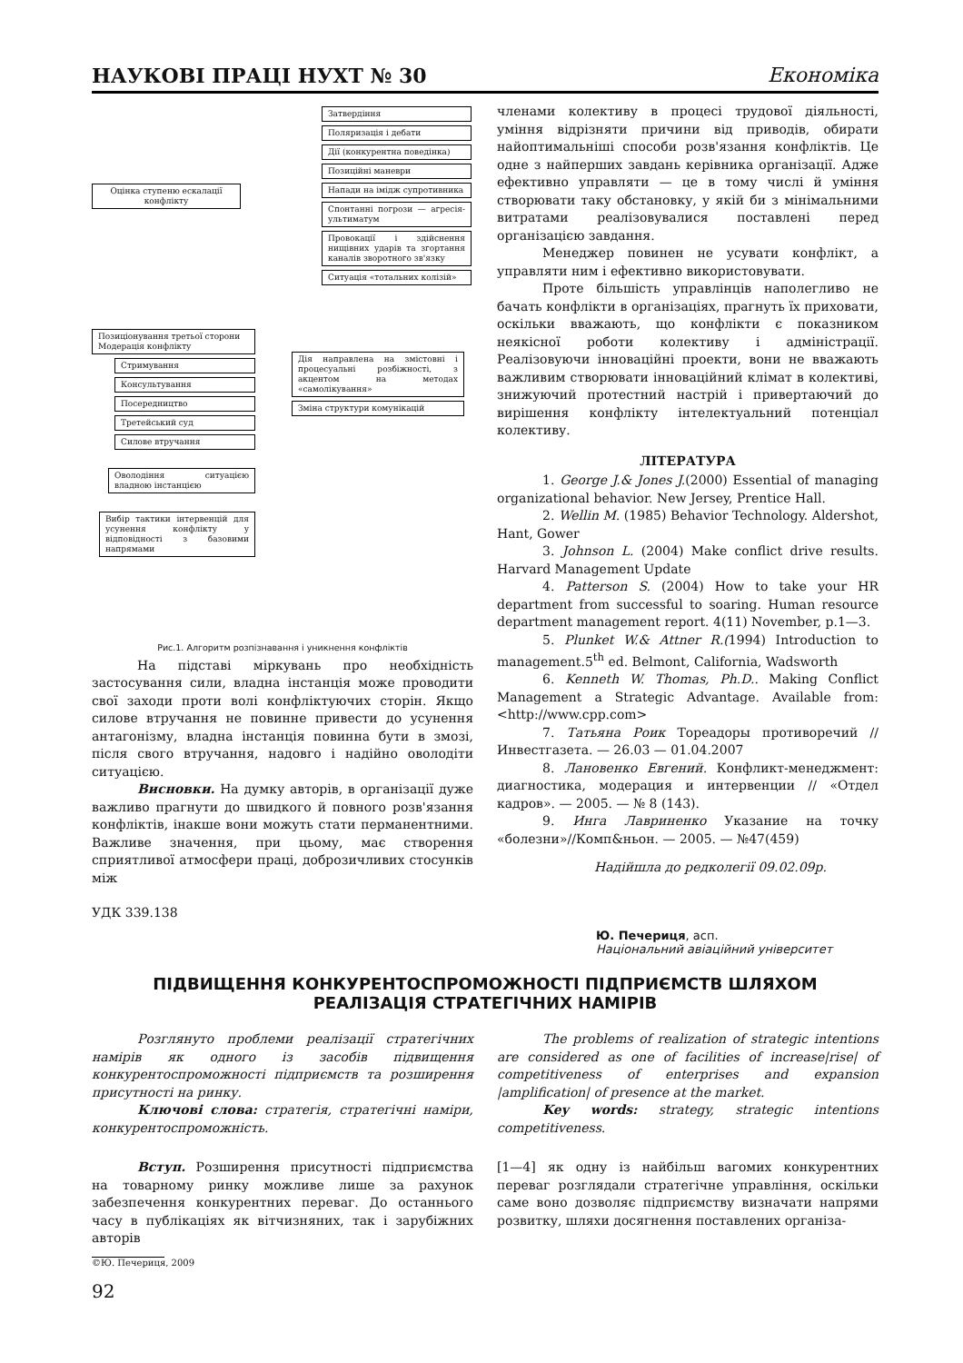НАУКОВІ ПРАЦІ НУХТ № 30 Економіка
Затвердіння
Поляризація і дебати
Дії (конкурентна поведінка)
Позиційні маневри
Напади на імідж супротивника
Спонтанні погрози — агресія-ультиматум
Провокації і здійснення нищівних ударів та згортання каналів зворотного зв'язку
Ситуація «тотальних колізій»
Оцінка ступеню ескалації конфлікту
Позиціонування третьої сторони
Модерація конфлікту
Стримування
Консультування
Посередництво
Третейський суд
Силове втручання
Оволодіння ситуацією владною інстанцією
Вибір тактики інтервенцій для усунення конфлікту у відповідності з базовими напрямами
Дія направлена на змістовні і процесуальні розбіжності, з акцентом на методах «самолікування»
Зміна структури комунікацій
Рис.1. Алгоритм розпізнавання і уникнення конфліктів
На підставі міркувань про необхідність застосування сили, владна інстанція може проводити свої заходи проти волі конфліктуючих сторін. Якщо силове втручання не повинне привести до усунення антагонізму, владна інстанція повинна бути в змозі, після свого втручання, надовго і надійно оволодіти ситуацією.
Висновки. На думку авторів, в організації дуже важливо прагнути до швидкого й повного розв'язання конфліктів, інакше вони можуть стати перманентними. Важливе значення, при цьому, має створення сприятливої атмосфери праці, доброзичливих стосунків між
членами колективу в процесі трудової діяльності, уміння відрізняти причини від приводів, обирати найоптимальніші способи розв'язання конфліктів. Це одне з найперших завдань керівника організації. Адже ефективно управляти — це в тому числі й уміння створювати таку обстановку, у якій би з мінімальними витратами реалізовувалися поставлені перед організацією завдання.
Менеджер повинен не усувати конфлікт, а управляти ним і ефективно використовувати.
Проте більшість управлінців наполегливо не бачать конфлікти в організаціях, прагнуть їх приховати, оскільки вважають, що конфлікти є показником неякісної роботи колективу і адміністрації. Реалізовуючи інноваційні проекти, вони не вважають важливим створювати інноваційний клімат в колективі, знижуючий протестний настрій і привертаючий до вирішення конфлікту інтелектуальний потенціал колективу.
ЛІТЕРАТУРА
1. George J.& Jones J.(2000) Essential of managing organizational behavior. New Jersey, Prentice Hall.
2. Wellin M. (1985) Behavior Technology. Aldershot, Hant, Gower
3. Johnson L. (2004) Make conflict drive results. Harvard Management Update
4. Patterson S. (2004) How to take your HR department from successful to soaring. Human resource department management report. 4(11) November, p.1—3.
5. Plunket W.& Attner R.(1994) Introduction to management.5<sup>th</sup> ed. Belmont, California, Wadsworth
6. Kenneth W. Thomas, Ph.D.. Making Conflict Management a Strategic Advantage. Available from: <http://www.cpp.com>
7. Татьяна Роик Тореадоры противоречий // Инвестгазета. — 26.03 — 01.04.2007
8. Лановенко Евгений. Конфликт-менеджмент: диагностика, модерация и интервенции // «Отдел кадров». — 2005. — № 8 (143).
9. Инга Лавриненко Указание на точку «болезни»//Комп&ньон. — 2005. — №47(459)
Надійшла до редколегії 09.02.09р.
УДК 339.138
Ю. Печериця, асп.
Національний авіаційний університет
ПІДВИЩЕННЯ КОНКУРЕНТОСПРОМОЖНОСТІ ПІДПРИЄМСТВ ШЛЯХОМ
РЕАЛІЗАЦІЯ СТРАТЕГІЧНИХ НАМІРІВ
Розглянуто проблеми реалізації стратегічних намірів як одного із засобів підвищення конкурентоспроможності підприємств та розширення присутності на ринку.
Ключові слова: стратегія, стратегічні наміри, конкурентоспроможність.
The problems of realization of strategic intentions are considered as one of facilities of increase|rise| of competitiveness of enterprises and expansion |amplification| of presence at the market.
Key words: strategy, strategic intentions competitiveness.
Вступ. Розширення присутності підприємства на товарному ринку можливе лише за рахунок забезпечення конкурентних переваг. До останнього часу в публікаціях як вітчизняних, так і зарубіжних авторів
[1—4] як одну із найбільш вагомих конкурентних переваг розглядали стратегічне управління, оскільки саме воно дозволяє підприємству визначати напрями розвитку, шляхи досягнення поставлених організа-
©Ю. Печериця, 2009
92